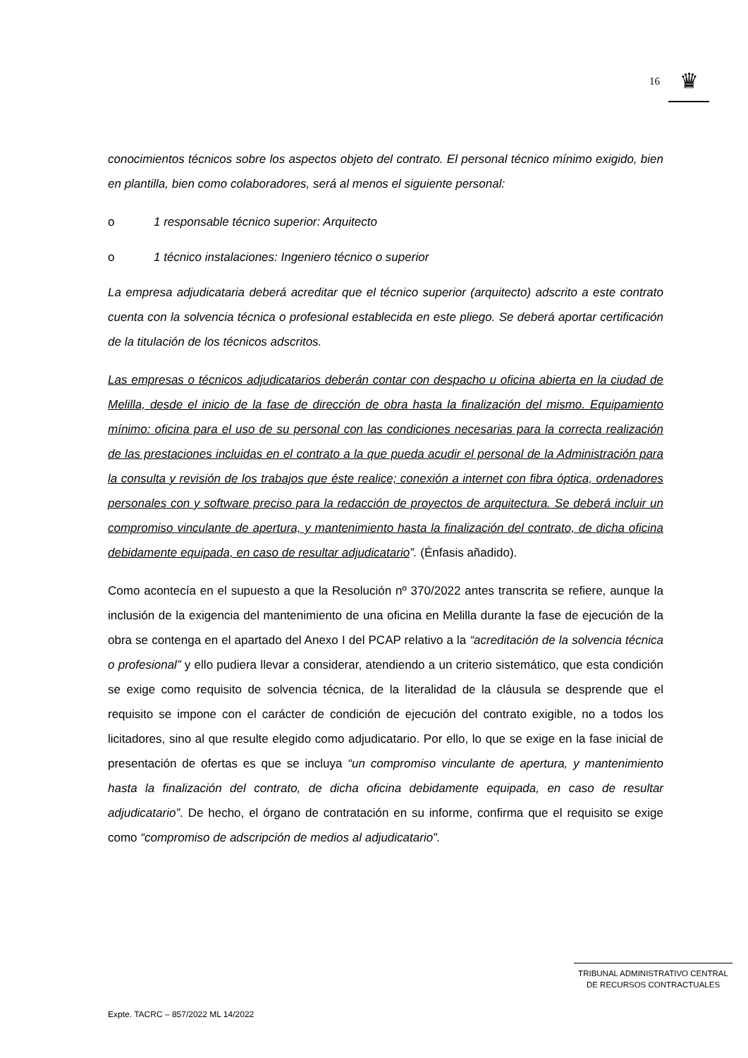16
♛
conocimientos técnicos sobre los aspectos objeto del contrato. El personal técnico mínimo exigido, bien en plantilla, bien como colaboradores, será al menos el siguiente personal:
o 1 responsable técnico superior: Arquitecto
o 1 técnico instalaciones: Ingeniero técnico o superior
La empresa adjudicataria deberá acreditar que el técnico superior (arquitecto) adscrito a este contrato cuenta con la solvencia técnica o profesional establecida en este pliego. Se deberá aportar certificación de la titulación de los técnicos adscritos.
Las empresas o técnicos adjudicatarios deberán contar con despacho u oficina abierta en la ciudad de Melilla, desde el inicio de la fase de dirección de obra hasta la finalización del mismo. Equipamiento mínimo: oficina para el uso de su personal con las condiciones necesarias para la correcta realización de las prestaciones incluidas en el contrato a la que pueda acudir el personal de la Administración para la consulta y revisión de los trabajos que éste realice; conexión a internet con fibra óptica, ordenadores personales con y software preciso para la redacción de proyectos de arquitectura. Se deberá incluir un compromiso vinculante de apertura, y mantenimiento hasta la finalización del contrato, de dicha oficina debidamente equipada, en caso de resultar adjudicatario”. (Énfasis añadido).
Como acontecía en el supuesto a que la Resolución nº 370/2022 antes transcrita se refiere, aunque la inclusión de la exigencia del mantenimiento de una oficina en Melilla durante la fase de ejecución de la obra se contenga en el apartado del Anexo I del PCAP relativo a la “acreditación de la solvencia técnica o profesional” y ello pudiera llevar a considerar, atendiendo a un criterio sistemático, que esta condición se exige como requisito de solvencia técnica, de la literalidad de la cláusula se desprende que el requisito se impone con el carácter de condición de ejecución del contrato exigible, no a todos los licitadores, sino al que resulte elegido como adjudicatario. Por ello, lo que se exige en la fase inicial de presentación de ofertas es que se incluya “un compromiso vinculante de apertura, y mantenimiento hasta la finalización del contrato, de dicha oficina debidamente equipada, en caso de resultar adjudicatario”. De hecho, el órgano de contratación en su informe, confirma que el requisito se exige como “compromiso de adscripción de medios al adjudicatario”.
TRIBUNAL ADMINISTRATIVO CENTRAL
DE RECURSOS CONTRACTUALES
Expte. TACRC – 857/2022 ML 14/2022